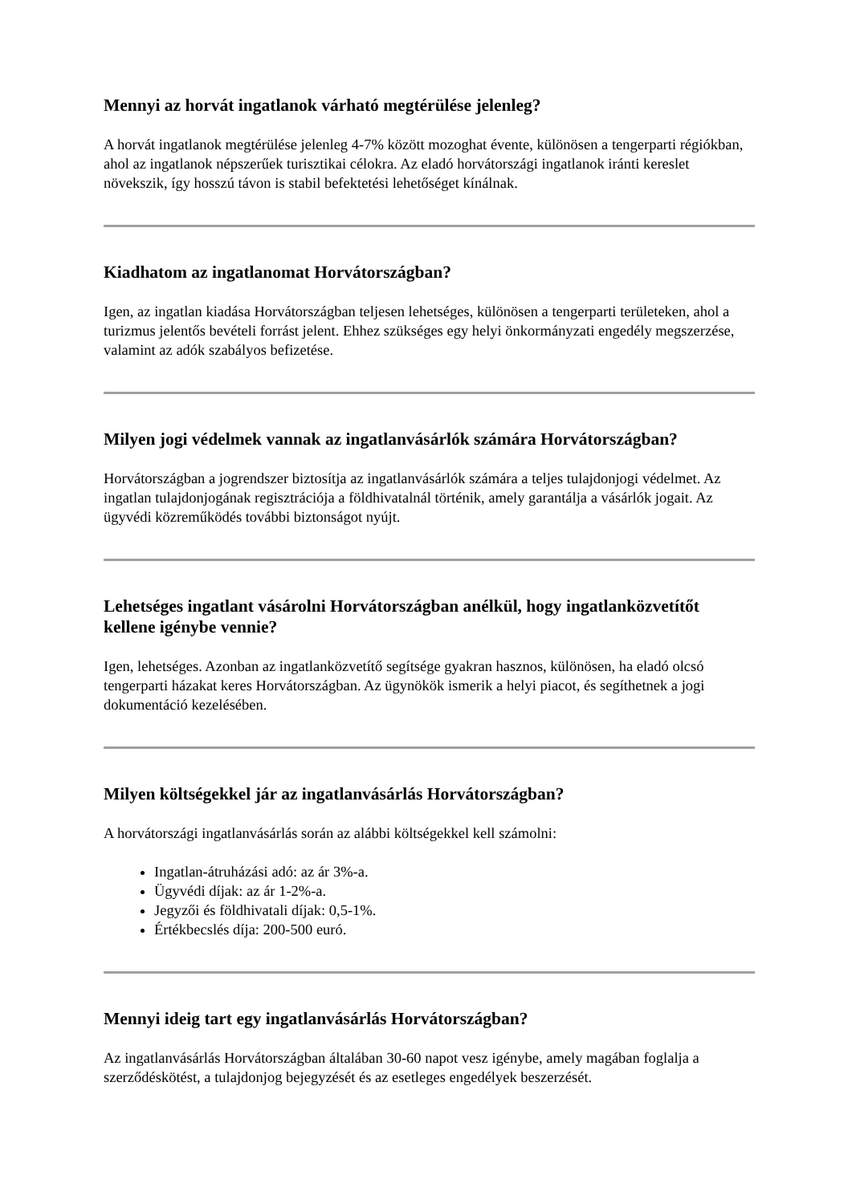Mennyi az horvát ingatlanok várható megtérülése jelenleg?
A horvát ingatlanok megtérülése jelenleg 4-7% között mozoghat évente, különösen a tengerparti régiókban, ahol az ingatlanok népszerűek turisztikai célokra. Az eladó horvátországi ingatlanok iránti kereslet növekszik, így hosszú távon is stabil befektetési lehetőséget kínálnak.
Kiadhatom az ingatlanomat Horvátországban?
Igen, az ingatlan kiadása Horvátországban teljesen lehetséges, különösen a tengerparti területeken, ahol a turizmus jelentős bevételi forrást jelent. Ehhez szükséges egy helyi önkormányzati engedély megszerzése, valamint az adók szabályos befizetése.
Milyen jogi védelmek vannak az ingatlanvásárlók számára Horvátországban?
Horvátországban a jogrendszer biztosítja az ingatlanvásárlók számára a teljes tulajdonjogi védelmet. Az ingatlan tulajdonjogának regisztrációja a földhivatalnál történik, amely garantálja a vásárlók jogait. Az ügyvédi közreműködés további biztonságot nyújt.
Lehetséges ingatlant vásárolni Horvátországban anélkül, hogy ingatlanközvetítőt kellene igénybe vennie?
Igen, lehetséges. Azonban az ingatlanközvetítő segítsége gyakran hasznos, különösen, ha eladó olcsó tengerparti házakat keres Horvátországban. Az ügynökök ismerik a helyi piacot, és segíthetnek a jogi dokumentáció kezelésében.
Milyen költségekkel jár az ingatlanvásárlás Horvátországban?
A horvátországi ingatlanvásárlás során az alábbi költségekkel kell számolni:
Ingatlan-átruházási adó: az ár 3%-a.
Ügyvédi díjak: az ár 1-2%-a.
Jegyzői és földhivatali díjak: 0,5-1%.
Értékbecslés díja: 200-500 euró.
Mennyi ideig tart egy ingatlanvásárlás Horvátországban?
Az ingatlanvásárlás Horvátországban általában 30-60 napot vesz igénybe, amely magában foglalja a szerződéskötést, a tulajdonjog bejegyzését és az esetleges engedélyek beszerzését.